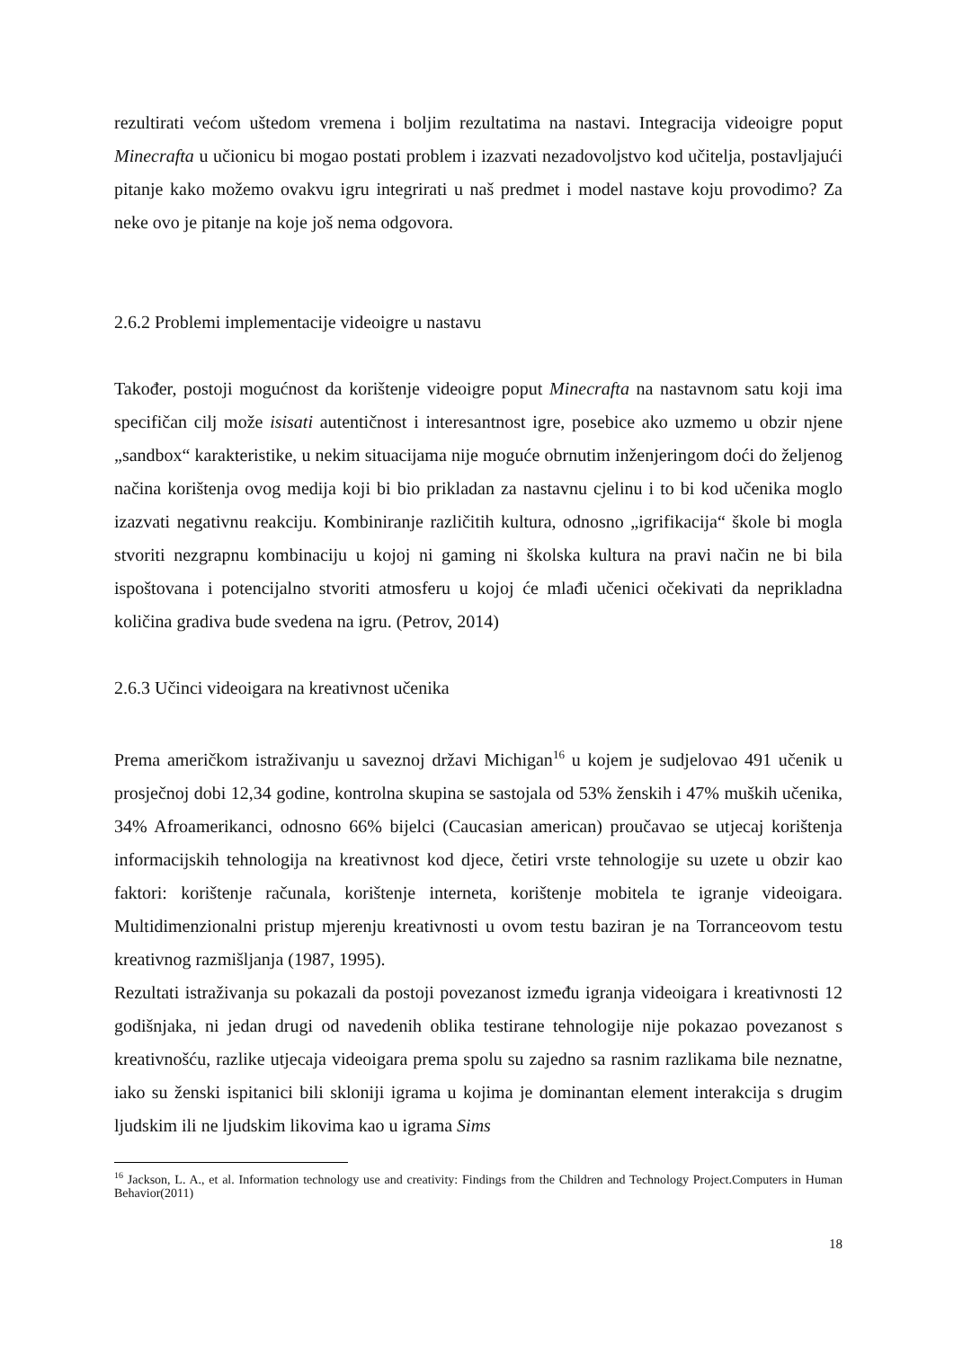rezultirati većom uštedom vremena i boljim rezultatima na nastavi. Integracija videoigre poput Minecrafta u učionicu bi mogao postati problem i izazvati nezadovoljstvo kod učitelja, postavljajući pitanje kako možemo ovakvu igru integrirati u naš predmet i model nastave koju provodimo? Za neke ovo je pitanje na koje još nema odgovora.
2.6.2 Problemi implementacije videoigre u nastavu
Također, postoji mogućnost da korištenje videoigre poput Minecrafta na nastavnom satu koji ima specifičan cilj može isisati autentičnost i interesantnost igre, posebice ako uzmemo u obzir njene „sandbox“ karakteristike, u nekim situacijama nije moguće obrnutim inženjeringom doći do željenog načina korištenja ovog medija koji bi bio prikladan za nastavnu cjelinu i to bi kod učenika moglo izazvati negativnu reakciju. Kombiniranje različitih kultura, odnosno „igrifikacija“ škole bi mogla stvoriti nezgrapnu kombinaciju u kojoj ni gaming ni školska kultura na pravi način ne bi bila ispoštovana i potencijalno stvoriti atmosferu u kojoj će mlađi učenici očekivati da neprikladna količina gradiva bude svedena na igru. (Petrov, 2014)
2.6.3 Učinci videoigara na kreativnost učenika
Prema američkom istraživanju u saveznoj državi Michigan<sup>16</sup> u kojem je sudjelovao 491 učenik u prosječnoj dobi 12,34 godine, kontrolna skupina se sastojala od 53% ženskih i 47% muških učenika, 34% Afroamerikanci, odnosno 66% bijelci (Caucasian american) proučavao se utjecaj korištenja informacijskih tehnologija na kreativnost kod djece, četiri vrste tehnologije su uzete u obzir kao faktori: korištenje računala, korištenje interneta, korištenje mobitela te igranje videoigara. Multidimenzionalni pristup mjerenju kreativnosti u ovom testu baziran je na Torranceovom testu kreativnog razmišljanja (1987, 1995).
Rezultati istraživanja su pokazali da postoji povezanost između igranja videoigara i kreativnosti 12 godišnjaka, ni jedan drugi od navedenih oblika testirane tehnologije nije pokazao povezanost s kreativnošću, razlike utjecaja videoigara prema spolu su zajedno sa rasnim razlikama bile neznatne, iako su ženski ispitanici bili skloniji igrama u kojima je dominantan element interakcija s drugim ljudskim ili ne ljudskim likovima kao u igrama Sims
<sup>16</sup> Jackson, L. A., et al. Information technology use and creativity: Findings from the Children and Technology Project.Computers in Human Behavior(2011)
18